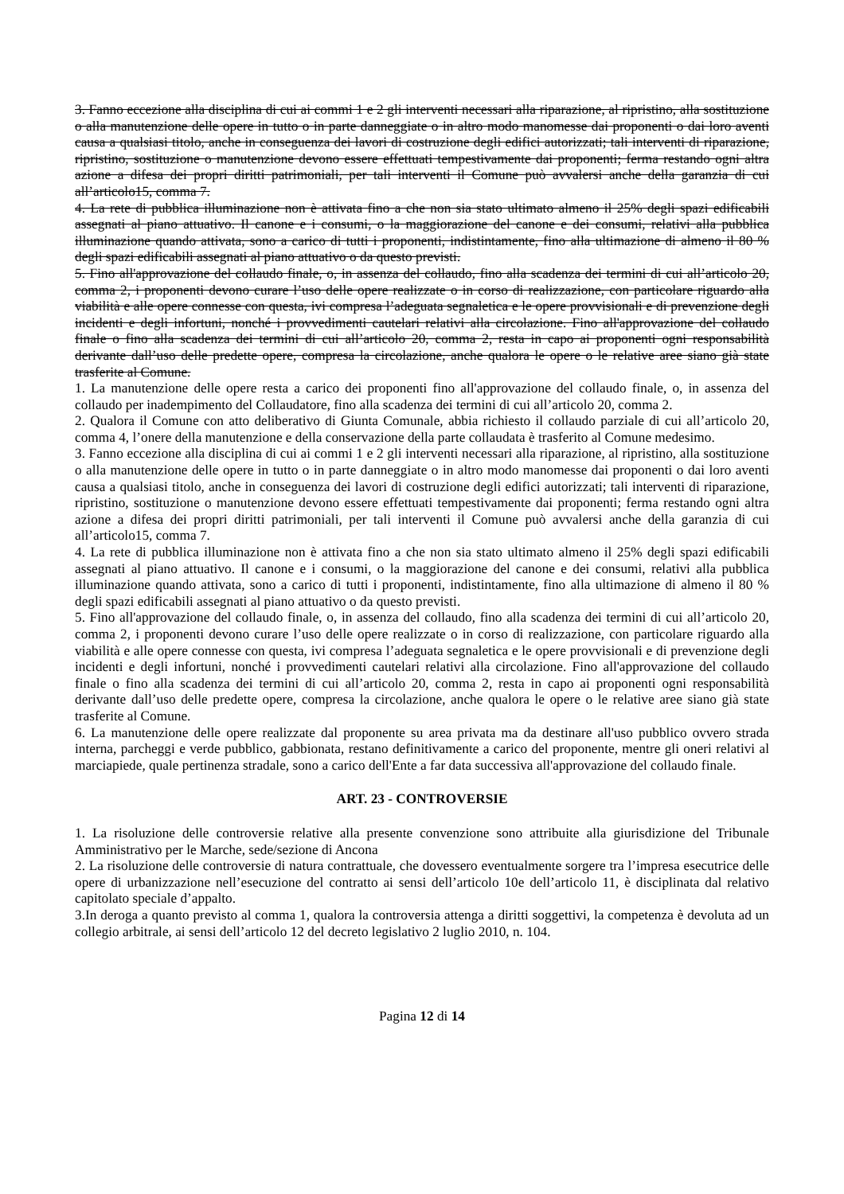3. Fanno eccezione alla disciplina di cui ai commi 1 e 2 gli interventi necessari alla riparazione, al ripristino, alla sostituzione o alla manutenzione delle opere in tutto o in parte danneggiate o in altro modo manomesse dai proponenti o dai loro aventi causa a qualsiasi titolo, anche in conseguenza dei lavori di costruzione degli edifici autorizzati; tali interventi di riparazione, ripristino, sostituzione o manutenzione devono essere effettuati tempestivamente dai proponenti; ferma restando ogni altra azione a difesa dei propri diritti patrimoniali, per tali interventi il Comune può avvalersi anche della garanzia di cui all’articolo15, comma 7.
4. La rete di pubblica illuminazione non è attivata fino a che non sia stato ultimato almeno il 25% degli spazi edificabili assegnati al piano attuativo. Il canone e i consumi, o la maggiorazione del canone e dei consumi, relativi alla pubblica illuminazione quando attivata, sono a carico di tutti i proponenti, indistintamente, fino alla ultimazione di almeno il 80 % degli spazi edificabili assegnati al piano attuativo o da questo previsti.
5. Fino all'approvazione del collaudo finale, o, in assenza del collaudo, fino alla scadenza dei termini di cui all’articolo 20, comma 2, i proponenti devono curare l’uso delle opere realizzate o in corso di realizzazione, con particolare riguardo alla viabilità e alle opere connesse con questa, ivi compresa l’adeguata segnaletica e le opere provvisionali e di prevenzione degli incidenti e degli infortuni, nonché i provvedimenti cautelari relativi alla circolazione. Fino all'approvazione del collaudo finale o fino alla scadenza dei termini di cui all’articolo 20, comma 2, resta in capo ai proponenti ogni responsabilità derivante dall’uso delle predette opere, compresa la circolazione, anche qualora le opere o le relative aree siano già state trasferite al Comune.
1. La manutenzione delle opere resta a carico dei proponenti fino all'approvazione del collaudo finale, o, in assenza del collaudo per inadempimento del Collaudatore, fino alla scadenza dei termini di cui all’articolo 20, comma 2.
2. Qualora il Comune con atto deliberativo di Giunta Comunale, abbia richiesto il collaudo parziale di cui all’articolo 20, comma 4, l’onere della manutenzione e della conservazione della parte collaudata è trasferito al Comune medesimo.
3. Fanno eccezione alla disciplina di cui ai commi 1 e 2 gli interventi necessari alla riparazione, al ripristino, alla sostituzione o alla manutenzione delle opere in tutto o in parte danneggiate o in altro modo manomesse dai proponenti o dai loro aventi causa a qualsiasi titolo, anche in conseguenza dei lavori di costruzione degli edifici autorizzati; tali interventi di riparazione, ripristino, sostituzione o manutenzione devono essere effettuati tempestivamente dai proponenti; ferma restando ogni altra azione a difesa dei propri diritti patrimoniali, per tali interventi il Comune può avvalersi anche della garanzia di cui all’articolo15, comma 7.
4. La rete di pubblica illuminazione non è attivata fino a che non sia stato ultimato almeno il 25% degli spazi edificabili assegnati al piano attuativo. Il canone e i consumi, o la maggiorazione del canone e dei consumi, relativi alla pubblica illuminazione quando attivata, sono a carico di tutti i proponenti, indistintamente, fino alla ultimazione di almeno il 80 % degli spazi edificabili assegnati al piano attuativo o da questo previsti.
5. Fino all'approvazione del collaudo finale, o, in assenza del collaudo, fino alla scadenza dei termini di cui all’articolo 20, comma 2, i proponenti devono curare l’uso delle opere realizzate o in corso di realizzazione, con particolare riguardo alla viabilità e alle opere connesse con questa, ivi compresa l’adeguata segnaletica e le opere provvisionali e di prevenzione degli incidenti e degli infortuni, nonché i provvedimenti cautelari relativi alla circolazione. Fino all'approvazione del collaudo finale o fino alla scadenza dei termini di cui all’articolo 20, comma 2, resta in capo ai proponenti ogni responsabilità derivante dall’uso delle predette opere, compresa la circolazione, anche qualora le opere o le relative aree siano già state trasferite al Comune.
6. La manutenzione delle opere realizzate dal proponente su area privata ma da destinare all'uso pubblico ovvero strada interna, parcheggi e verde pubblico, gabbionata, restano definitivamente a carico del proponente, mentre gli oneri relativi al marciapiede, quale pertinenza stradale, sono a carico dell'Ente a far data successiva all'approvazione del collaudo finale.
ART. 23 - CONTROVERSIE
1. La risoluzione delle controversie relative alla presente convenzione sono attribuite alla giurisdizione del Tribunale Amministrativo per le Marche, sede/sezione di Ancona
2. La risoluzione delle controversie di natura contrattuale, che dovessero eventualmente sorgere tra l’impresa esecutrice delle opere di urbanizzazione nell’esecuzione del contratto ai sensi dell’articolo 10e dell’articolo 11, è disciplinata dal relativo capitolato speciale d’appalto.
3.In deroga a quanto previsto al comma 1, qualora la controversia attenga a diritti soggettivi, la competenza è devoluta ad un collegio arbitrale, ai sensi dell’articolo 12 del decreto legislativo 2 luglio 2010, n. 104.
Pagina 12 di 14